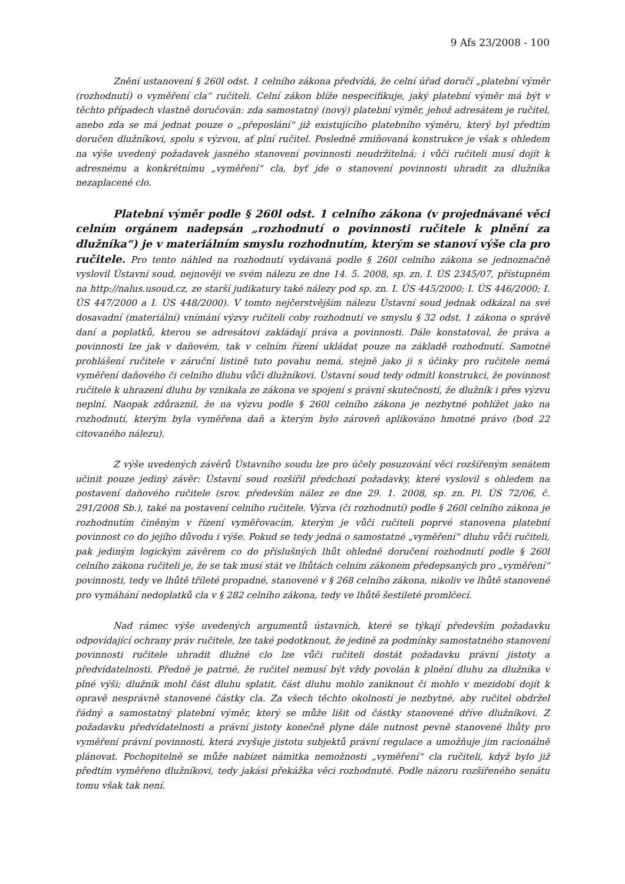9 Afs 23/2008 - 100
Znění ustanovení § 260l odst. 1 celního zákona předvídá, že celní úřad doručí „platební výměr (rozhodnutí) o vyměření cla“ ručiteli. Celní zákon blíže nespecifikuje, jaký platební výměr má být v těchto případech vlastně doručován: zda samostatný (nový) platební výměr, jehož adresátem je ručitel, anebo zda se má jednat pouze o „přeposlání“ již existujícího platebního výměru, který byl předtím doručen dlužníkovi, spolu s výzvou, ať plní ručitel. Posledně zmiňovaná konstrukce je však s ohledem na výše uvedený požadavek jasného stanovení povinnosti neudržitelná; i vůči ručiteli musí dojít k adresnému a konkrétnímu „vyměření“ cla, byť jde o stanovení povinnosti uhradit za dlužníka nezaplacené clo.
Platební výměr podle § 260l odst. 1 celního zákona (v projednávané věci celním orgánem nadepsán „rozhodnutí o povinnosti ručitele k plnění za dlužníka“) je v materiálním smyslu rozhodnutím, kterým se stanoví výše cla pro ručitele. Pro tento náhled na rozhodnutí vydávaná podle § 260l celního zákona se jednoznačně vyslovil Ústavní soud, nejnověji ve svém nálezu ze dne 14. 5. 2008, sp. zn. I. ÚS 2345/07, přístupném na http://nalus.usoud.cz, ze starší judikatury také nálezy pod sp. zn. I. ÚS 445/2000; I. ÚS 446/2000; I. ÚS 447/2000 a I. ÚS 448/2000). V tomto nejčerstvějším nálezu Ústavní soud jednak odkázal na své dosavadní (materiální) vnímání výzvy ručiteli coby rozhodnutí ve smyslu § 32 odst. 1 zákona o správě daní a poplatků, kterou se adresátovi zakládají práva a povinnosti. Dále konstatoval, že práva a povinnosti lze jak v daňovém, tak v celním řízení ukládat pouze na základě rozhodnutí. Samotné prohlášení ručitele v záruční listině tuto povahu nemá, stejně jako ji s účinky pro ručitele nemá vyměření daňového či celního dluhu vůči dlužníkovi. Ústavní soud tedy odmítl konstrukci, že povinnost ručitele k uhrazení dluhu by vznikala ze zákona ve spojení s právní skutečností, že dlužník i přes výzvu neplní. Naopak zdůraznil, že na výzvu podle § 260l celního zákona je nezbytné pohlížet jako na rozhodnutí, kterým byla vyměřena daň a kterým bylo zároveň aplikováno hmotné právo (bod 22 citovaného nálezu).
Z výše uvedených závěrů Ústavního soudu lze pro účely posuzování věci rozšířeným senátem učinit pouze jediný závěr: Ústavní soud rozšířil předchozí požadavky, které vyslovil s ohledem na postavení daňového ručitele (srov. především nález ze dne 29. 1. 2008, sp. zn. Pl. ÚS 72/06, č. 291/2008 Sb.), také na postavení celního ručitele. Výzva (či rozhodnutí) podle § 260l celního zákona je rozhodnutím činěným v řízení vyměřovacím, kterým je vůči ručiteli poprvé stanovena platební povinnost co do jejího důvodu i výše. Pokud se tedy jedná o samostatné „vyměření“ dluhu vůči ručiteli, pak jediným logickým závěrem co do příslušných lhůt ohledně doručení rozhodnutí podle § 260l celního zákona ručiteli je, že se tak musí stát ve lhůtách celním zákonem předepsaných pro „vyměření“ povinnosti, tedy ve lhůtě tříleté propadné, stanovené v § 268 celního zákona, nikoliv ve lhůtě stanovené pro vymáhání nedoplatků cla v § 282 celního zákona, tedy ve lhůtě šestileté promlčecí.
Nad rámec výše uvedených argumentů ústavních, které se týkají především požadavku odpovídající ochrany práv ručitele, lze také podotknout, že jedině za podmínky samostatného stanovení povinnosti ručitele uhradit dlužné clo lze vůči ručiteli dostát požadavku právní jistoty a předvídatelnosti. Předně je patrné, že ručitel nemusí být vždy povolán k plnění dluhu za dlužníka v plné výši; dlužník mohl část dluhu splatit, část dluhu mohlo zaniknout či mohlo v mezidobí dojít k opravě nesprávně stanovené částky cla. Za všech těchto okolností je nezbytné, aby ručitel obdržel řádný a samostatný platební výměr, který se může lišit od částky stanovené dříve dlužníkovi. Z požadavku předvídatelnosti a právní jistoty konečně plyne dále nutnost pevně stanovené lhůty pro vyměření právní povinnosti, která zvyšuje jistotu subjektů právní regulace a umožňuje jim racionálně plánovat. Pochopitelně se může nabízet námitka nemožnosti „vyměření“ cla ručiteli, když bylo již předtím vyměřeno dlužníkovi, tedy jakási překážka věci rozhodnuté. Podle názoru rozšířeného senátu tomu však tak není.